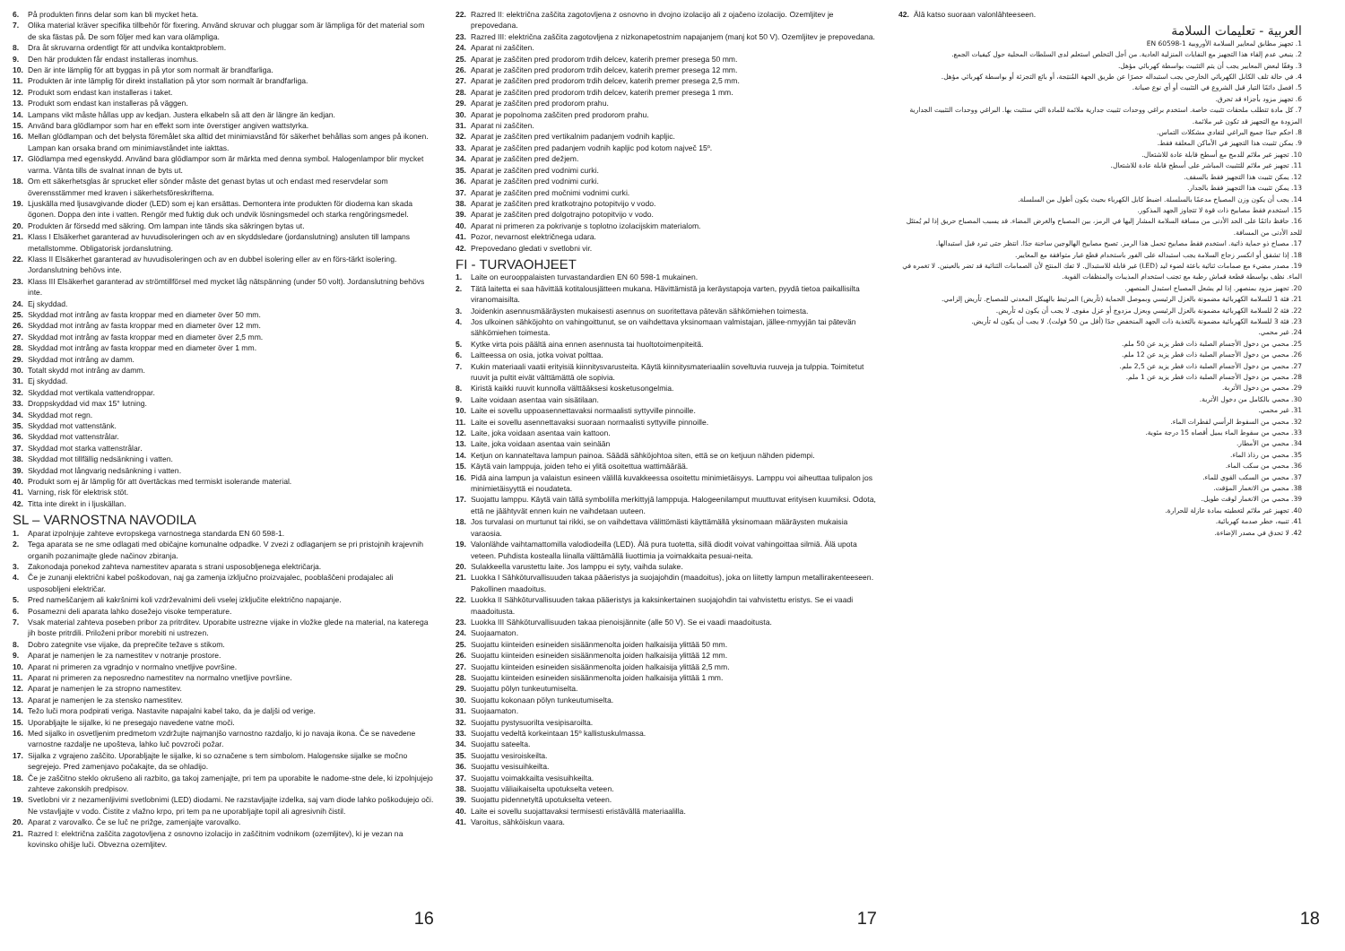6. På produkten finns delar som kan bli mycket heta.
7. Olika material kräver specifika tillbehör för fixering. Använd skruvar och pluggar som är lämpliga för det material som de ska fästas på. De som följer med kan vara olämpliga.
8. Dra åt skruvarna ordentligt för att undvika kontaktproblem.
9. Den här produkten får endast installeras inomhus.
10. Den är inte lämplig för att byggas in på ytor som normalt är brandfarliga.
11. Produkten är inte lämplig för direkt installation på ytor som normalt är brandfarliga.
12. Produkt som endast kan installeras i taket.
13. Produkt som endast kan installeras på väggen.
14. Lampans vikt måste hållas upp av kedjan. Justera elkabeln så att den är längre än kedjan.
15. Använd bara glödlampor som har en effekt som inte överstiger angiven wattstyrka.
16. Mellan glödlampan och det belysta föremålet ska alltid det minimiavstånd för säkerhet behållas som anges på ikonen. Lampan kan orsaka brand om minimiavståndet inte iakttas.
17. Glödlampa med egenskydd. Använd bara glödlampor som är märkta med denna symbol. Halogenlampor blir mycket varma. Vänta tills de svalnat innan de byts ut.
18. Om ett säkerhetsglas är sprucket eller sönder måste det genast bytas ut och endast med reservdelar som överensstämmer med kraven i säkerhetsföreskrifterna.
19. Ljuskälla med ljusavgivande dioder (LED) som ej kan ersättas. Demontera inte produkten för dioderna kan skada ögonen. Doppa den inte i vatten. Rengör med fuktig duk och undvik lösningsmedel och starka rengöringsmedel.
20. Produkten är försedd med säkring. Om lampan inte tänds ska säkringen bytas ut.
21. Klass I Elsäkerhet garanterad av huvudisoleringen och av en skyddsledare (jordanslutning) ansluten till lampans metallstomme. Obligatorisk jordanslutning.
22. Klass II Elsäkerhet garanterad av huvudisoleringen och av en dubbel isolering eller av en förs-tärkt isolering. Jordanslutning behövs inte.
23. Klass III Elsäkerhet garanterad av strömtillförsel med mycket låg nätspänning (under 50 volt). Jordanslutning behövs inte.
24. Ej skyddad.
25. Skyddad mot intrång av fasta kroppar med en diameter över 50 mm.
26. Skyddad mot intrång av fasta kroppar med en diameter över 12 mm.
27. Skyddad mot intrång av fasta kroppar med en diameter över 2,5 mm.
28. Skyddad mot intrång av fasta kroppar med en diameter över 1 mm.
29. Skyddad mot intrång av damm.
30. Totalt skydd mot intrång av damm.
31. Ej skyddad.
32. Skyddad mot vertikala vattendroppar.
33. Droppskyddad vid max 15° lutning.
34. Skyddad mot regn.
35. Skyddad mot vattenstänk.
36. Skyddad mot vattenstrålar.
37. Skyddad mot starka vattenstrålar.
38. Skyddad mot tillfällig nedsänkning i vatten.
39. Skyddad mot långvarig nedsänkning i vatten.
40. Produkt som ej är lämplig för att övertäckas med termiskt isolerande material.
41. Varning, risk för elektrisk stöt.
42. Titta inte direkt in i ljuskällan.
SL – VARNOSTNA NAVODILA
1. Aparat izpolnjuje zahteve evropskega varnostnega standarda EN 60 598-1.
2. Tega aparata se ne sme odlagati med običajne komunalne odpadke. V zvezi z odlaganjem se pri pristojnih krajevnih organih pozanimajte glede načinov zbiranja.
3. Zakonodaja ponekod zahteva namestitev aparata s strani usposobljenega električarja.
4. Če je zunanji električni kabel poškodovan, naj ga zamenja izključno proizvajalec, pooblaščeni prodajalec ali usposobljeni električar.
5. Pred nameščanjem ali kakršnimi koli vzdrževalnimi deli vselej izključite električno napajanje.
6. Posamezni deli aparata lahko dosežejo visoke temperature.
7. Vsak material zahteva poseben pribor za pritrditev. Uporabite ustrezne vijake in vložke glede na material, na katerega jih boste pritrdili. Priloženi pribor morebiti ni ustrezen.
8. Dobro zategnite vse vijake, da preprečite težave s stikom.
9. Aparat je namenjen le za namestitev v notranje prostore.
10. Aparat ni primeren za vgradnjo v normalno vnetljive površine.
11. Aparat ni primeren za neposredno namestitev na normalno vnetljive površine.
12. Aparat je namenjen le za stropno namestitev.
13. Aparat je namenjen le za stensko namestitev.
14. Težo luči mora podpirati veriga. Nastavite napajalni kabel tako, da je daljši od verige.
15. Uporabljajte le sijalke, ki ne presegajo navedene vatne moči.
16. Med sijalko in osvetljenim predmetom vzdržujte najmanjšo varnostno razdaljo, ki jo navaja ikona. Če se navedene varnostne razdalje ne upošteva, lahko luč povzroči požar.
17. Sijalka z vgrajeno zaščito. Uporabljajte le sijalke, ki so označene s tem simbolom. Halogenske sijalke se močno segrejejo. Pred zamenjavo počakajte, da se ohladijo.
18. Če je zaščitno steklo okrušeno ali razbito, ga takoj zamenjajte, pri tem pa uporabite le nadome-stne dele, ki izpolnjujejo zahteve zakonskih predpisov.
19. Svetlobni vir z nezamenljivimi svetlobnimi (LED) diodami. Ne razstavljajte izdelka, saj vam diode lahko poškodujejo oči. Ne vstavljajte v vodo. Čistite z vlažno krpo, pri tem pa ne uporabljajte topil ali agresivnih čistil.
20. Aparat z varovalko. Če se luč ne prižge, zamenjajte varovalko.
21. Razred I: električna zaščita zagotovljena z osnovno izolacijo in zaščitnim vodnikom (ozemljitev), ki je vezan na kovinsko ohišje luči. Obvezna ozemljitev.
16
22. Razred II: električna zaščita zagotovljena z osnovno in dvojno izolacijo ali z ojačeno izolacijo. Ozemljitev je prepovedana.
23. Razred III: električna zaščita zagotovljena z nizkonapetostnim napajanjem (manj kot 50 V). Ozemljitev je prepovedana.
24. Aparat ni zaščiten.
25. Aparat je zaščiten pred prodorom trdih delcev, katerih premer presega 50 mm.
26. Aparat je zaščiten pred prodorom trdih delcev, katerih premer presega 12 mm.
27. Aparat je zaščiten pred prodorom trdih delcev, katerih premer presega 2,5 mm.
28. Aparat je zaščiten pred prodorom trdih delcev, katerih premer presega 1 mm.
29. Aparat je zaščiten pred prodorom prahu.
30. Aparat je popolnoma zaščiten pred prodorom prahu.
31. Aparat ni zaščiten.
32. Aparat je zaščiten pred vertikalnim padanjem vodnih kapljic.
33. Aparat je zaščiten pred padanjem vodnih kapljic pod kotom največ 15º.
34. Aparat je zaščiten pred dežjem.
35. Aparat je zaščiten pred vodnimi curki.
36. Aparat je zaščiten pred vodnimi curki.
37. Aparat je zaščiten pred močnimi vodnimi curki.
38. Aparat je zaščiten pred kratkotrajno potopitvijo v vodo.
39. Aparat je zaščiten pred dolgotrajno potopitvijo v vodo.
40. Aparat ni primeren za pokrivanje s toplotno izolacijskim materialom.
41. Pozor, nevarnost električnega udara.
42. Prepovedano gledati v svetlobni vir.
FI - TURVAOHJEET
1. Laite on eurooppalaisten turvastandardien EN 60 598-1 mukainen.
2. Tätä laitetta ei saa hävittää kotitalousjätteen mukana. Hävittämistä ja keräystapoja varten, pyydä tietoa paikallisilta viranomaisilta.
3. Joidenkin asennusmääräysten mukaisesti asennus on suoritettava pätevän sähkömiehen toimesta.
4. Jos ulkoinen sähköjohto on vahingoittunut, se on vaihdettava yksinomaan valmistajan, jällee-nmyyjän tai pätevän sähkömiehen toimesta.
5. Kytke virta pois päältä aina ennen asennusta tai huoltotoimenpiteitä.
6. Laitteessa on osia, jotka voivat polttaa.
7. Kukin materiaali vaatii erityisiä kiinnitysvarusteita. Käytä kiinnitysmateriaaliin soveltuvia ruuveja ja tulppia. Toimitetut ruuvit ja pultit eivät välttämättä ole sopivia.
8. Kiristä kaikki ruuvit kunnolla välttääksesi kosketusongelmia.
9. Laite voidaan asentaa vain sisätilaan.
10. Laite ei sovellu uppoasennettavaksi normaalisti syttyville pinnoille.
11. Laite ei sovellu asennettavaksi suoraan normaalisti syttyville pinnoille.
12. Laite, joka voidaan asentaa vain kattoon.
13. Laite, joka voidaan asentaa vain seinään
14. Ketjun on kannateltava lampun painoa. Säädä sähköjohtoa siten, että se on ketjuun nähden pidempi.
15. Käytä vain lamppuja, joiden teho ei ylitä osoitettua wattimäärää.
16. Pidä aina lampun ja valaistun esineen välillä kuvakkeessa osoitettu minimietäisyys. Lamppu voi aiheuttaa tulipalon jos minimietäisyyttä ei noudateta.
17. Suojattu lamppu. Käytä vain tällä symbolilla merkittyjä lamppuja. Halogeenilamput muuttuvat erityisen kuumiksi. Odota, että ne jäähtyvät ennen kuin ne vaihdetaan uuteen.
18. Jos turvalasi on murtunut tai rikki, se on vaihdettava välittömästi käyttämällä yksinomaan määräysten mukaisia varaosia.
19. Valonlähde vaihtamattomilla valodiodeilla (LED). Älä pura tuotetta, sillä diodit voivat vahingoittaa silmiä. Älä upota veteen. Puhdista kostealla liinalla välttämällä liuottimia ja voimakkaita pesuai-neita.
20. Sulakkeella varustettu laite. Jos lamppu ei syty, vaihda sulake.
21. Luokka I Sähköturvallisuuden takaa pääeristys ja suojajohdin (maadoitus), joka on liitetty lampun metallirakenteeseen. Pakollinen maadoitus.
22. Luokka II Sähköturvallisuuden takaa pääeristys ja kaksinkertainen suojajohdin tai vahvistettu eristys. Se ei vaadi maadoitusta.
23. Luokka III Sähköturvallisuuden takaa pienoisjännite (alle 50 V). Se ei vaadi maadoitusta.
24. Suojaamaton.
25. Suojattu kiinteiden esineiden sisäänmenolta joiden halkaisija ylittää 50 mm.
26. Suojattu kiinteiden esineiden sisäänmenolta joiden halkaisija ylittää 12 mm.
27. Suojattu kiinteiden esineiden sisäänmenolta joiden halkaisija ylittää 2,5 mm.
28. Suojattu kiinteiden esineiden sisäänmenolta joiden halkaisija ylittää 1 mm.
29. Suojattu pölyn tunkeutumiselta.
30. Suojattu kokonaan pölyn tunkeutumiselta.
31. Suojaamaton.
32. Suojattu pystysuorilta vesipisaroilta.
33. Suojattu vedeltä korkeintaan 15º kallistuskulmassa.
34. Suojattu sateelta.
35. Suojattu vesiroiskeilta.
36. Suojattu vesisuihkeilta.
37. Suojattu voimakkailta vesisuihkeilta.
38. Suojattu väliaikaiselta upotukselta veteen.
39. Suojattu pidennetyltä upotukselta veteen.
40. Laite ei sovellu suojattavaksi termisesti eristävällä materiaalilla.
41. Varoitus, sähköiskun vaara.
17
42. Älä katso suoraan valonlähteeseen.
العربية - تعليمات السلامة
1. تجهيز مطابق لمعايير السلامة الأوروبية EN 60598-1
2. ينبغي عدم إلقاء هذا التجهيز مع النفايات المنزلية العادية. من أجل التخلص استعلم لدى السلطات المحلية حول كيفيات الجمع.
3. وفقًا لبعض المعايير يجب أن يتم التثبيت بواسطة كهربائي مؤهل.
4. في حالة تلف الكابل الكهربائي الخارجي يجب استبداله حصرًا عن طريق الجهة المُنتِجة، أو بائع التجزئة أو بواسطة كهربائي مؤهل.
5. افصل دائمًا التيار قبل الشروع في التثبيت أو أي نوع صيانة.
6. تجهيز مزود بأجزاء قد تحرق.
7. كل مادة تتطلب ملحقات تثبيت خاصة. استخدم براغي ووحدات تثبيت جدارية ملائمة للمادة التي ستثبت بها. البراغي ووحدات التثبيت الجدارية المزودة مع التجهيز قد تكون غير ملائمة.
8. احكم جيدًا جميع البراغي لتفادي مشكلات التماس.
9. يمكن تثبيت هذا التجهيز في الأماكن المغلقة فقط.
10. تجهيز غير ملائم للدمج مع أسطح قابلة عادة للاشتعال.
11. تجهيز غير ملائم للتثبيت المباشر على أسطح قابلة عادة للاشتعال.
12. يمكن تثبيت هذا التجهيز فقط بالسقف.
13. يمكن تثبيت هذا التجهيز فقط بالجدار.
14. يجب أن يكون وزن المصباح مدعمًا بالسلسلة. اضبط كابل الكهرباء بحيث يكون أطول من السلسلة.
15. استخدم فقط مصابيح ذات قوة لا تتجاوز الجهد المذكور.
16. حافظ دائمًا على الحد الأدنى من مسافة السلامة المشار إليها في الرمز، بين المصباح والغرض المضاء. قد يسبب المصباح حريق إذا لم يُمتثَل للحد الأدنى من المسافة.
17. مصباح ذو حماية ذاتية. استخدم فقط مصابيح تحمل هذا الرمز. تصبح مصابيح الهالوجين ساخنة جدًا. انتظر حتى تبرد قبل استبدالها.
18. إذا تشقق أو انكسر زجاج السلامة يجب استبداله على الفور باستخدام قطع غيار متوافقة مع المعايير.
19. مصدر مضيء مع صمامات ثنائية باعثة لضوء ليد (LED) غير قابلة للاستبدال. لا تفك المنتج لأن الصمامات الثنائية قد تضر بالعينين. لا تغمره في الماء. نظف بواسطة قطعة قماش رطبة مع تجنب استخدام المذيبات والمنظفات القوية.
20. تجهيز مزود بمنصهر. إذا لم يشعل المصباح استبدل المنصهر.
21. فئة 1 للسلامة الكهربائية مضمونة بالعزل الرئيسي وبموصل الحماية (تأريض) المرتبط بالهيكل المعدني للمصباح. تأريض إلزامي.
22. فئة 2 للسلامة الكهربائية مضمونة بالعزل الرئيسي وبعزل مزدوج أو عزل مقوى. لا يجب أن يكون له تأريض.
23. فئة 3 للسلامة الكهربائية مضمونة بالتغذية ذات الجهد المنخفض جدًا (أقل من 50 فولت). لا يجب أن يكون له تأريض.
24. غير محمي.
25. محمي من دخول الأجسام الصلبة ذات قطر يزيد عن 50 ملم.
26. محمي من دخول الأجسام الصلبة ذات قطر يزيد عن 12 ملم.
27. محمي من دخول الأجسام الصلبة ذات قطر يزيد عن 2,5 ملم.
28. محمي من دخول الأجسام الصلبة ذات قطر يزيد عن 1 ملم.
29. محمي من دخول الأتربة.
30. محمي بالكامل من دخول الأتربة.
31. غير محمي.
32. محمي من السقوط الرأسي لقطرات الماء.
33. محمي من سقوط الماء بميل أقصاه 15 درجة مئوية.
34. محمي من الأمطار.
35. محمي من رذاذ الماء.
36. محمي من سكب الماء.
37. محمي من السكب القوي للماء.
38. محمي من الانغمار المؤقت.
39. محمي من الانغمار لوقت طويل.
40. تجهيز غير ملائم لتغطيته بمادة عازلة للحرارة.
41. تنبيه، خطر صدمة كهربائية.
42. لا تحدق في مصدر الإضاءة.
18